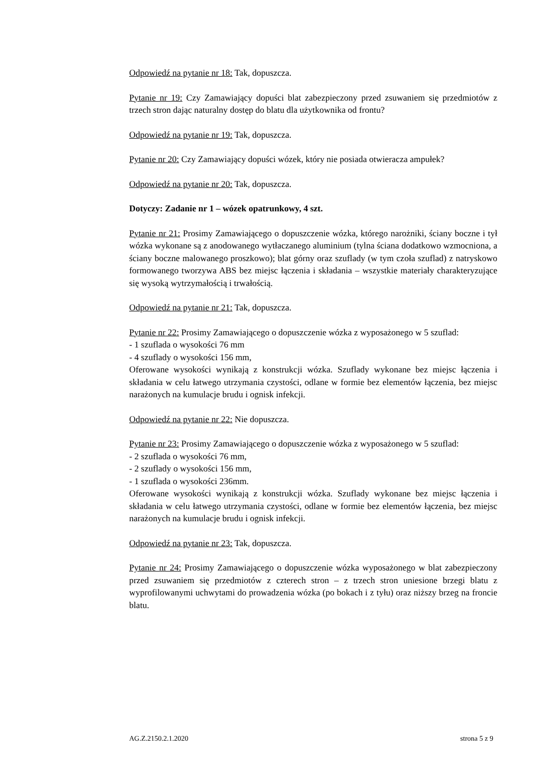Odpowiedź na pytanie nr 18: Tak, dopuszcza.
Pytanie nr 19: Czy Zamawiający dopuści blat zabezpieczony przed zsuwaniem się przedmiotów z trzech stron dając naturalny dostęp do blatu dla użytkownika od frontu?
Odpowiedź na pytanie nr 19: Tak, dopuszcza.
Pytanie nr 20: Czy Zamawiający dopuści wózek, który nie posiada otwieracza ampułek?
Odpowiedź na pytanie nr 20: Tak, dopuszcza.
Dotyczy: Zadanie nr 1 – wózek opatrunkowy, 4 szt.
Pytanie nr 21: Prosimy Zamawiającego o dopuszczenie wózka, którego narożniki, ściany boczne i tył wózka wykonane są z anodowanego wytłaczanego aluminium (tylna ściana dodatkowo wzmocniona, a ściany boczne malowanego proszkowo); blat górny oraz szuflady (w tym czoła szuflad) z natryskowo formowanego tworzywa ABS bez miejsc łączenia i składania – wszystkie materiały charakteryzujące się wysoką wytrzymałością i trwałością.
Odpowiedź na pytanie nr 21: Tak, dopuszcza.
Pytanie nr 22: Prosimy Zamawiającego o dopuszczenie wózka z wyposażonego w 5 szuflad:
- 1 szuflada o wysokości 76 mm
- 4 szuflady o wysokości 156 mm,
Oferowane wysokości wynikają z konstrukcji wózka. Szuflady wykonane bez miejsc łączenia i składania w celu łatwego utrzymania czystości, odlane w formie bez elementów łączenia, bez miejsc narażonych na kumulacje brudu i ognisk infekcji.
Odpowiedź na pytanie nr 22: Nie dopuszcza.
Pytanie nr 23: Prosimy Zamawiającego o dopuszczenie wózka z wyposażonego w 5 szuflad:
- 2 szuflada o wysokości 76 mm,
- 2 szuflady o wysokości 156 mm,
- 1 szuflada o wysokości 236mm.
Oferowane wysokości wynikają z konstrukcji wózka. Szuflady wykonane bez miejsc łączenia i składania w celu łatwego utrzymania czystości, odlane w formie bez elementów łączenia, bez miejsc narażonych na kumulacje brudu i ognisk infekcji.
Odpowiedź na pytanie nr 23: Tak, dopuszcza.
Pytanie nr 24: Prosimy Zamawiającego o dopuszczenie wózka wyposażonego w blat zabezpieczony przed zsuwaniem się przedmiotów z czterech stron – z trzech stron uniesione brzegi blatu z wyprofilowanymi uchwytami do prowadzenia wózka (po bokach i z tyłu) oraz niższy brzeg na froncie blatu.
AG.Z.2150.2.1.2020 strona 5 z 9